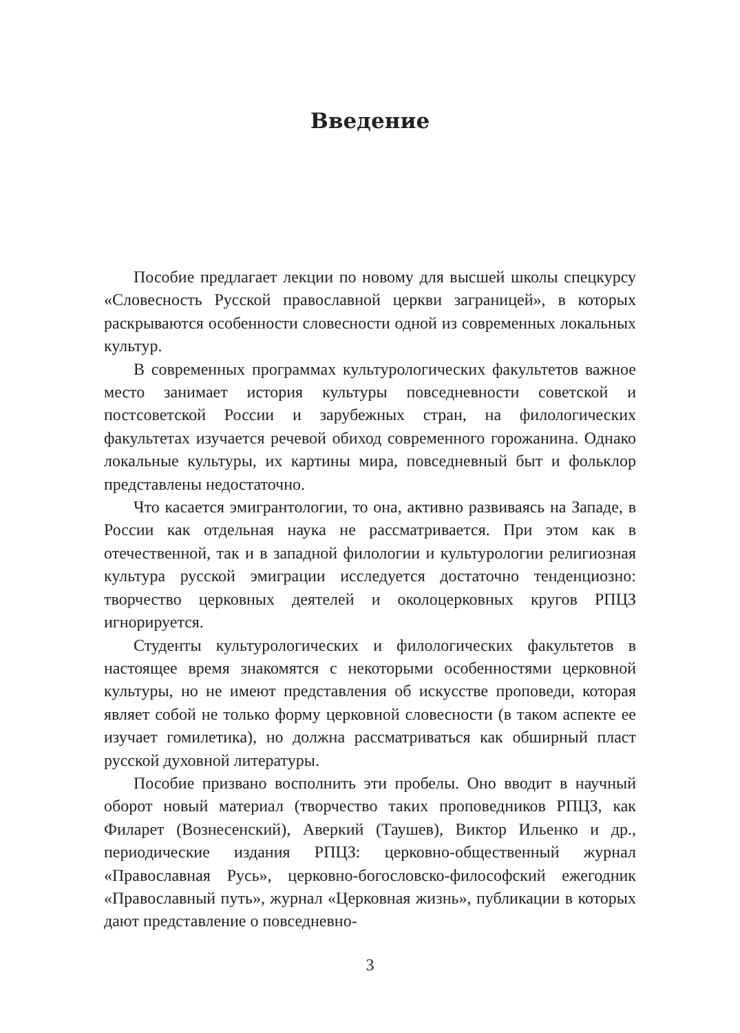Введение
Пособие предлагает лекции по новому для высшей школы спецкурсу «Словесность Русской православной церкви заграницей», в которых раскрываются особенности словесности одной из современных локальных культур.
В современных программах культурологических факультетов важное место занимает история культуры повседневности советской и постсоветской России и зарубежных стран, на филологических факультетах изучается речевой обиход современного горожанина. Однако локальные культуры, их картины мира, повседневный быт и фольклор представлены недостаточно.
Что касается эмигрантологии, то она, активно развиваясь на Западе, в России как отдельная наука не рассматривается. При этом как в отечественной, так и в западной филологии и культурологии религиозная культура русской эмиграции исследуется достаточно тенденциозно: творчество церковных деятелей и околоцерковных кругов РПЦЗ игнорируется.
Студенты культурологических и филологических факультетов в настоящее время знакомятся с некоторыми особенностями церковной культуры, но не имеют представления об искусстве проповеди, которая являет собой не только форму церковной словесности (в таком аспекте ее изучает гомилетика), но должна рассматриваться как обширный пласт русской духовной литературы.
Пособие призвано восполнить эти пробелы. Оно вводит в научный оборот новый материал (творчество таких проповедников РПЦЗ, как Филарет (Вознесенский), Аверкий (Таушев), Виктор Ильенко и др., периодические издания РПЦЗ: церковно-общественный журнал «Православная Русь», церковно-богословско-философский ежегодник «Православный путь», журнал «Церковная жизнь», публикации в которых дают представление о повседневно-
3